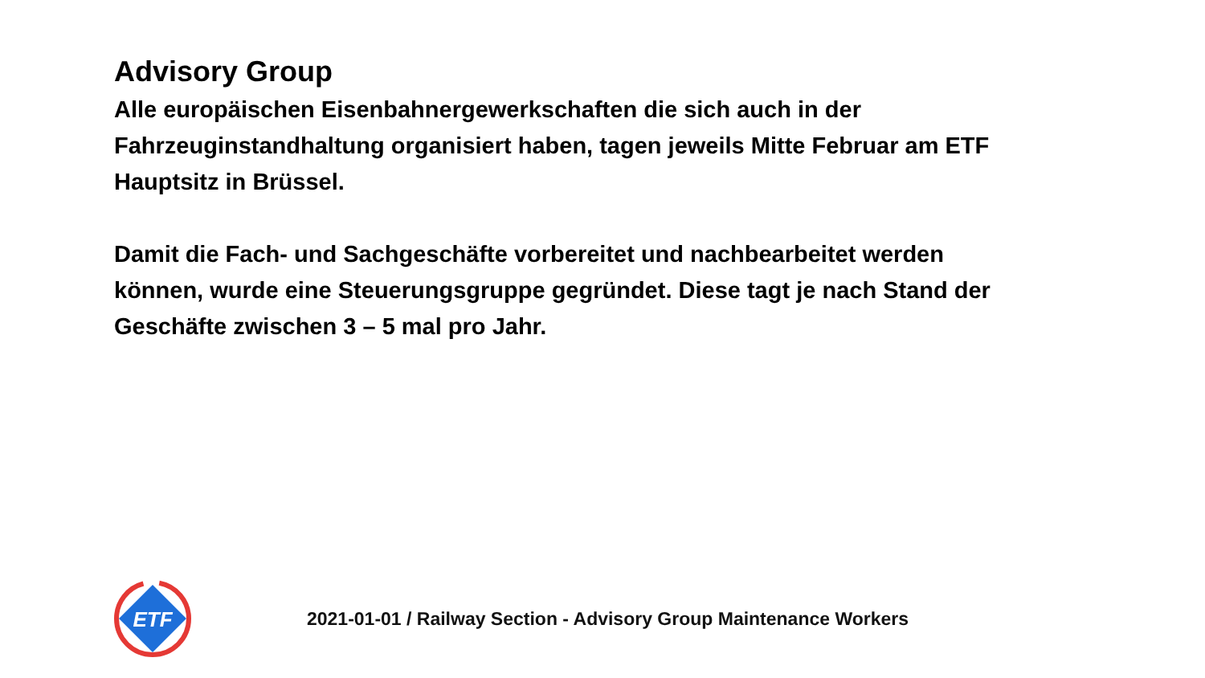Advisory Group
Alle europäischen Eisenbahnergewerkschaften die sich auch in der Fahrzeuginstandhaltung organisiert haben, tagen jeweils Mitte Februar am ETF Hauptsitz in Brüssel.
Damit die Fach- und Sachgeschäfte vorbereitet und nachbearbeitet werden können, wurde eine Steuerungsgruppe gegründet. Diese tagt je nach Stand der Geschäfte zwischen 3 – 5 mal pro Jahr.
ETF
2021-01-01 / Railway Section - Advisory Group Maintenance Workers